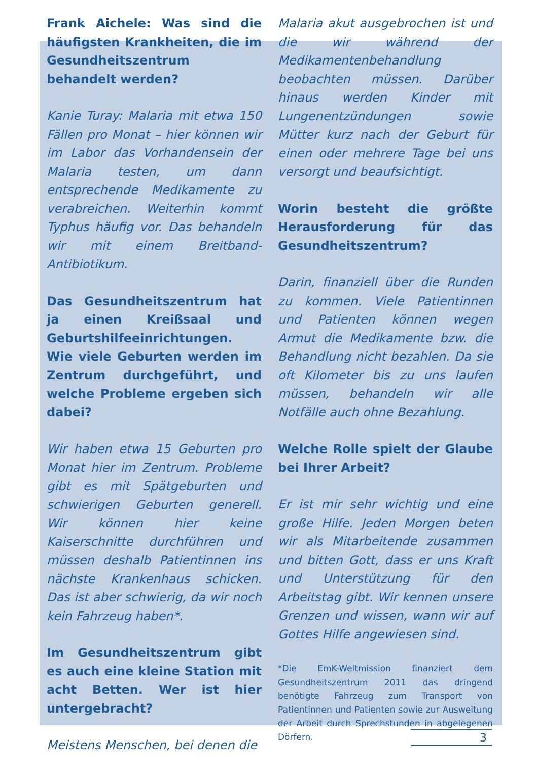Frank Aichele: Was sind die häufigsten Krankheiten, die im Gesundheitszentrum behandelt werden?
Kanie Turay: Malaria mit etwa 150 Fällen pro Monat – hier können wir im Labor das Vorhandensein der Malaria testen, um dann entsprechende Medikamente zu verabreichen. Weiterhin kommt Typhus häufig vor. Das behandeln wir mit einem Breitband-Antibiotikum.
Das Gesundheitszentrum hat ja einen Kreißsaal und Geburtshilfeeinrichtungen. Wie viele Geburten werden im Zentrum durchgeführt, und welche Probleme ergeben sich dabei?
Wir haben etwa 15 Geburten pro Monat hier im Zentrum. Probleme gibt es mit Spätgeburten und schwierigen Geburten generell. Wir können hier keine Kaiserschnitte durchführen und müssen deshalb Patientinnen ins nächste Krankenhaus schicken. Das ist aber schwierig, da wir noch kein Fahrzeug haben*.
Im Gesundheitszentrum gibt es auch eine kleine Station mit acht Betten. Wer ist hier untergebracht?
Meistens Menschen, bei denen die
Malaria akut ausgebrochen ist und die wir während der Medikamentenbehandlung beobachten müssen. Darüber hinaus werden Kinder mit Lungenentzündungen sowie Mütter kurz nach der Geburt für einen oder mehrere Tage bei uns versorgt und beaufsichtigt.
Worin besteht die größte Herausforderung für das Gesundheitszentrum?
Darin, finanziell über die Runden zu kommen. Viele Patientinnen und Patienten können wegen Armut die Medikamente bzw. die Behandlung nicht bezahlen. Da sie oft Kilometer bis zu uns laufen müssen, behandeln wir alle Notfälle auch ohne Bezahlung.
Welche Rolle spielt der Glaube bei Ihrer Arbeit?
Er ist mir sehr wichtig und eine große Hilfe. Jeden Morgen beten wir als Mitarbeitende zusammen und bitten Gott, dass er uns Kraft und Unterstützung für den Arbeitstag gibt. Wir kennen unsere Grenzen und wissen, wann wir auf Gottes Hilfe angewiesen sind.
*Die EmK-Weltmission finanziert dem Gesundheitszentrum 2011 das dringend benötigte Fahrzeug zum Transport von Patientinnen und Patienten sowie zur Ausweitung der Arbeit durch Sprechstunden in abgelegenen Dörfern.
3